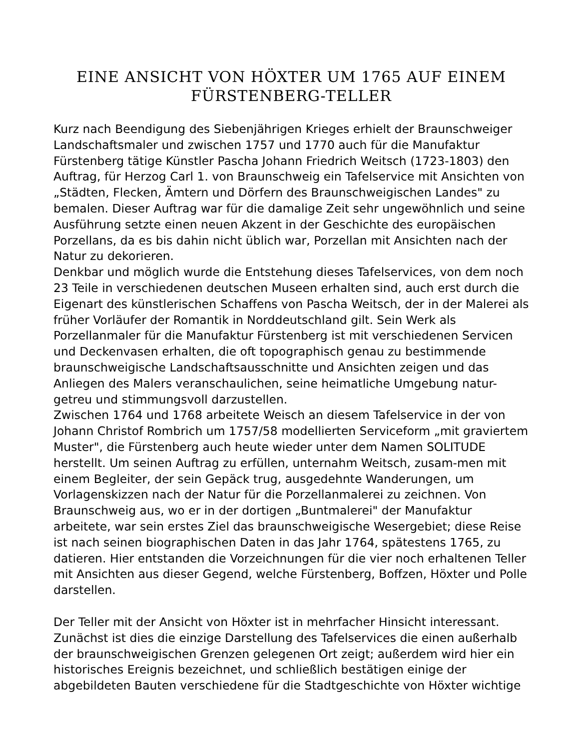EINE ANSICHT VON HÖXTER UM 1765 AUF EINEM FÜRSTENBERG-TELLER
Kurz nach Beendigung des Siebenjährigen Krieges erhielt der Braunschweiger Landschaftsmaler und zwischen 1757 und 1770 auch für die Manufaktur Fürstenberg tätige Künstler Pascha Johann Friedrich Weitsch (1723-1803) den Auftrag, für Herzog Carl 1. von Braunschweig ein Tafelservice mit Ansichten von „Städten, Flecken, Ämtern und Dörfern des Braunschweigischen Landes" zu bemalen. Dieser Auftrag war für die damalige Zeit sehr ungewöhnlich und seine Ausführung setzte einen neuen Akzent in der Geschichte des europäischen Porzellans, da es bis dahin nicht üblich war, Porzellan mit Ansichten nach der Natur zu dekorieren.
Denkbar und möglich wurde die Entstehung dieses Tafelservices, von dem noch 23 Teile in verschiedenen deutschen Museen erhalten sind, auch erst durch die Eigenart des künstlerischen Schaffens von Pascha Weitsch, der in der Malerei als früher Vorläufer der Romantik in Norddeutschland gilt. Sein Werk als Porzellanmaler für die Manufaktur Fürstenberg ist mit verschiedenen Servicen und Deckenvasen erhalten, die oft topographisch genau zu bestimmende braunschweigische Landschaftsausschnitte und Ansichten zeigen und das Anliegen des Malers veranschaulichen, seine heimatliche Umgebung natur-getreu und stimmungsvoll darzustellen.
Zwischen 1764 und 1768 arbeitete Weisch an diesem Tafelservice in der von Johann Christof Rombrich um 1757/58 modellierten Serviceform „mit graviertem Muster", die Fürstenberg auch heute wieder unter dem Namen SOLITUDE herstellt. Um seinen Auftrag zu erfüllen, unternahm Weitsch, zusam-men mit einem Begleiter, der sein Gepäck trug, ausgedehnte Wanderungen, um Vorlagenskizzen nach der Natur für die Porzellanmalerei zu zeichnen. Von Braunschweig aus, wo er in der dortigen „Buntmalerei" der Manufaktur arbeitete, war sein erstes Ziel das braunschweigische Wesergebiet; diese Reise ist nach seinen biographischen Daten in das Jahr 1764, spätestens 1765, zu datieren. Hier entstanden die Vorzeichnungen für die vier noch erhaltenen Teller mit Ansichten aus dieser Gegend, welche Fürstenberg, Boffzen, Höxter und Polle darstellen.
Der Teller mit der Ansicht von Höxter ist in mehrfacher Hinsicht interessant. Zunächst ist dies die einzige Darstellung des Tafelservices die einen außerhalb der braunschweigischen Grenzen gelegenen Ort zeigt; außerdem wird hier ein historisches Ereignis bezeichnet, und schließlich bestätigen einige der abgebildeten Bauten verschiedene für die Stadtgeschichte von Höxter wichtige